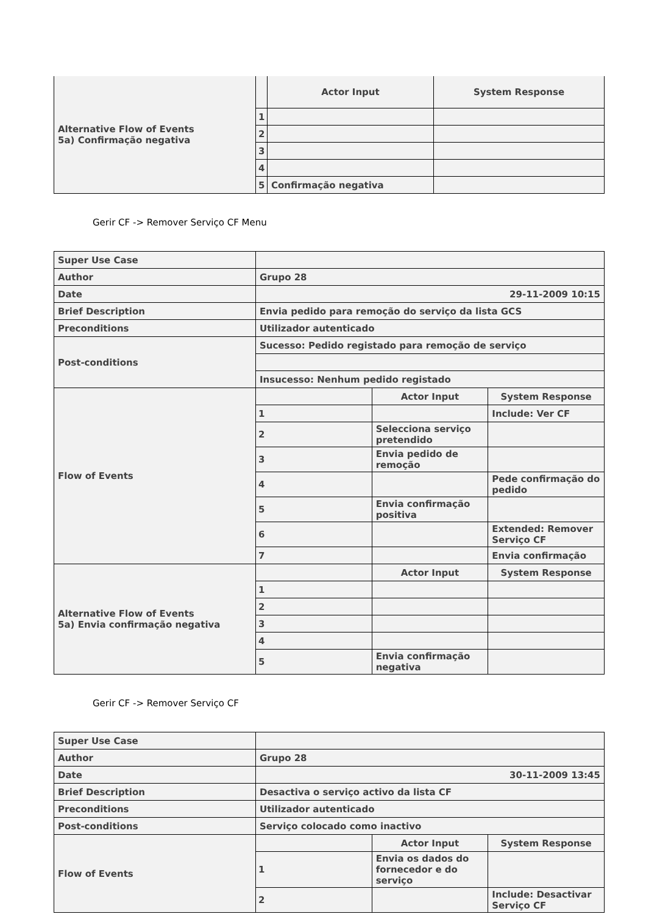| Alternative Flow of Events 5a) Confirmação negativa | | Actor Input | System Response |
| | 1 | | |
| | 2 | | |
| | 3 | | |
| | 4 | | |
| | 5 | Confirmação negativa | |
Gerir CF -> Remover Serviço CF Menu
| Super Use Case | | | |
| Author | Grupo 28 | | |
| Date | 29-11-2009 10:15 | | |
| Brief Description | Envia pedido para remoção do serviço da lista GCS | | |
| Preconditions | Utilizador autenticado | | |
| Post-conditions | Sucesso: Pedido registado para remoção de serviço | | |
| | Insucesso: Nenhum pedido registado | | |
| Flow of Events | | Actor Input | System Response |
| | 1 | | Include: Ver CF |
| | 2 | Selecciona serviço pretendido | |
| | 3 | Envia pedido de remoção | |
| | 4 | | Pede confirmação do pedido |
| | 5 | Envia confirmação positiva | |
| | 6 | | Extended: Remover Serviço CF |
| | 7 | | Envia confirmação |
| Alternative Flow of Events 5a) Envia confirmação negativa | | Actor Input | System Response |
| | 1 | | |
| | 2 | | |
| | 3 | | |
| | 4 | | |
| | 5 | Envia confirmação negativa | |
Gerir CF -> Remover Serviço CF
| Super Use Case | | | |
| Author | Grupo 28 | | |
| Date | 30-11-2009 13:45 | | |
| Brief Description | Desactiva o serviço activo da lista CF | | |
| Preconditions | Utilizador autenticado | | |
| Post-conditions | Serviço colocado como inactivo | | |
| Flow of Events | | Actor Input | System Response |
| | 1 | Envia os dados do fornecedor e do serviço | |
| | 2 | | Include: Desactivar Serviço CF |